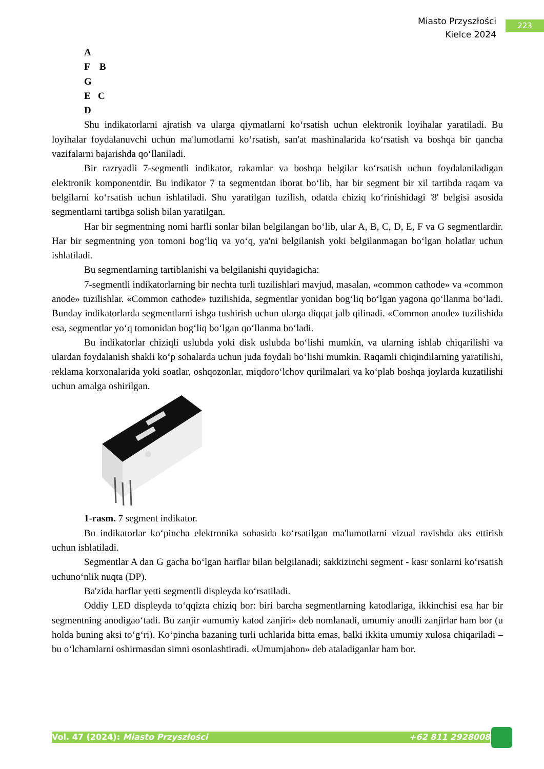Miasto Przyszłości
Kielce 2024
223
A
F B
G
E C
D
Shu indikatorlarni ajratish va ularga qiymatlarni ko‘rsatish uchun elektronik loyihalar yaratiladi. Bu loyihalar foydalanuvchi uchun ma'lumotlarni ko‘rsatish, san'at mashinalarida ko‘rsatish va boshqa bir qancha vazifalarni bajarishda qo‘llaniladi.
Bir razryadli 7-segmentli indikator, rakamlar va boshqa belgilar ko‘rsatish uchun foydalaniladigan elektronik komponentdir. Bu indikator 7 ta segmentdan iborat bo‘lib, har bir segment bir xil tartibda raqam va belgilarni ko‘rsatish uchun ishlatiladi. Shu yaratilgan tuzilish, odatda chiziq ko‘rinishidagi '8' belgisi asosida segmentlarni tartibga solish bilan yaratilgan.
Har bir segmentning nomi harfli sonlar bilan belgilangan bo‘lib, ular A, B, C, D, E, F va G segmentlardir. Har bir segmentning yon tomoni bog‘liq va yo‘q, ya'ni belgilanish yoki belgilanmagan bo‘lgan holatlar uchun ishlatiladi.
Bu segmentlarning tartiblanishi va belgilanishi quyidagicha:
7-segmentli indikatorlarning bir nechta turli tuzilishlari mavjud, masalan, «common cathode» va «common anode» tuzilishlar. «Common cathode» tuzilishida, segmentlar yonidan bog‘liq bo‘lgan yagona qo‘llanma bo‘ladi. Bunday indikatorlarda segmentlarni ishga tushirish uchun ularga diqqat jalb qilinadi. «Common anode» tuzilishida esa, segmentlar yo‘q tomonidan bog‘liq bo‘lgan qo‘llanma bo‘ladi.
Bu indikatorlar chiziqli uslubda yoki disk uslubda bo‘lishi mumkin, va ularning ishlab chiqarilishi va ulardan foydalanish shakli ko‘p sohalarda uchun juda foydali bo‘lishi mumkin. Raqamli chiqindilarning yaratilishi, reklama korxonalarida yoki soatlar, oshqozonlar, miqdoro‘lchov qurilmalari va ko‘plab boshqa joylarda kuzatilishi uchun amalga oshirilgan.
1-rasm. 7 segment indikator.
Bu indikatorlar ko‘pincha elektronika sohasida ko‘rsatilgan ma'lumotlarni vizual ravishda aks ettirish uchun ishlatiladi.
Segmentlar A dan G gacha bo‘lgan harflar bilan belgilanadi; sakkizinchi segment - kasr sonlarni ko‘rsatish uchuno‘nlik nuqta (DP).
Ba'zida harflar yetti segmentli displeyda ko‘rsatiladi.
Oddiy LED displeyda to‘qqizta chiziq bor: biri barcha segmentlarning katodlariga, ikkinchisi esa har bir segmentning anodigao‘tadi. Bu zanjir «umumiy katod zanjiri» deb nomlanadi, umumiy anodli zanjirlar ham bor (u holda buning aksi to‘g‘ri). Ko‘pincha bazaning turli uchlarida bitta emas, balki ikkita umumiy xulosa chiqariladi – bu o‘lchamlarni oshirmasdan simni osonlashtiradi. «Umumjahon» deb ataladiganlar ham bor.
Vol. 47 (2024): Miasto Przyszłości +62 811 2928008